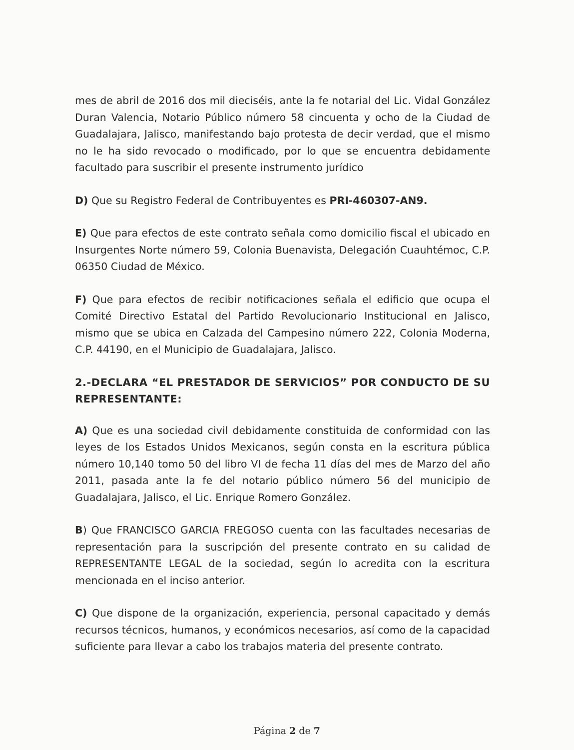mes de abril de 2016 dos mil dieciséis, ante la fe notarial del Lic. Vidal González Duran Valencia, Notario Público número 58 cincuenta y ocho de la Ciudad de Guadalajara, Jalisco, manifestando bajo protesta de decir verdad, que el mismo no le ha sido revocado o modificado, por lo que se encuentra debidamente facultado para suscribir el presente instrumento jurídico
D) Que su Registro Federal de Contribuyentes es PRI-460307-AN9.
E) Que para efectos de este contrato señala como domicilio fiscal el ubicado en Insurgentes Norte número 59, Colonia Buenavista, Delegación Cuauhtémoc, C.P. 06350 Ciudad de México.
F) Que para efectos de recibir notificaciones señala el edificio que ocupa el Comité Directivo Estatal del Partido Revolucionario Institucional en Jalisco, mismo que se ubica en Calzada del Campesino número 222, Colonia Moderna, C.P. 44190, en el Municipio de Guadalajara, Jalisco.
2.-DECLARA “EL PRESTADOR DE SERVICIOS” POR CONDUCTO DE SU REPRESENTANTE:
A) Que es una sociedad civil debidamente constituida de conformidad con las leyes de los Estados Unidos Mexicanos, según consta en la escritura pública número 10,140 tomo 50 del libro VI de fecha 11 días del mes de Marzo del año 2011, pasada ante la fe del notario público número 56 del municipio de Guadalajara, Jalisco, el Lic. Enrique Romero González.
B) Que FRANCISCO GARCIA FREGOSO cuenta con las facultades necesarias de representación para la suscripción del presente contrato en su calidad de REPRESENTANTE LEGAL de la sociedad, según lo acredita con la escritura mencionada en el inciso anterior.
C) Que dispone de la organización, experiencia, personal capacitado y demás recursos técnicos, humanos, y económicos necesarios, así como de la capacidad suficiente para llevar a cabo los trabajos materia del presente contrato.
Página 2 de 7